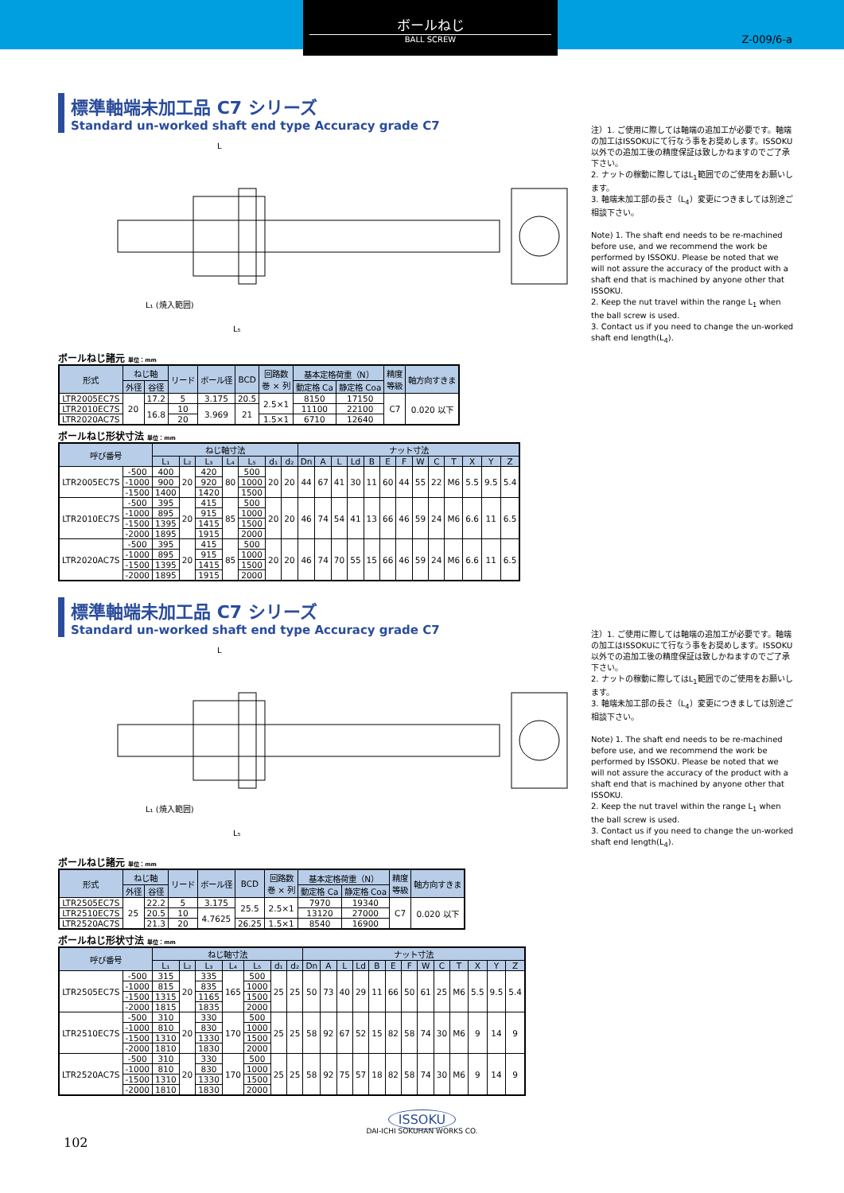ボールねじ
BALL SCREW
Z-009/6-a
標準軸端未加工品 C7 シリーズ
Standard un-worked shaft end type Accuracy grade C7
L₅
L₁ (焼入範囲)
L
注）1. ご使用に際しては軸端の追加工が必要です。軸端の加工はISSOKUにて行なう事をお奨めします。ISSOKU以外での追加工後の精度保証は致しかねますのでご了承下さい。
2. ナットの稼動に際してはL<sub>1</sub>範囲でのご使用をお願いします。
3. 軸端未加工部の長さ（L<sub>4</sub>）変更につきましては別途ご相談下さい。
Note) 1. The shaft end needs to be re-machined before use, and we recommend the work be performed by ISSOKU. Please be noted that we will not assure the accuracy of the product with a shaft end that is machined by anyone other that ISSOKU.
2. Keep the nut travel within the range L<sub>1</sub> when the ball screw is used.
3. Contact us if you need to change the un-worked shaft end length(L<sub>4</sub>).
ボールねじ諸元 単位：mm
| 形式 | ねじ軸 | | リード | ボール径 | BCD | 回路数 巻 × 列 | 基本定格荷重（N） | | 精度 等級 | 軸方向すきま |
| --- | --- | --- | --- | --- | --- | --- | --- | --- | --- | --- |
| | 外径 | 谷径 | | | | | 動定格 Ca | 静定格 Coa | | |
| LTR2005EC7S | 20 | 17.2 | 5 | 3.175 | 20.5 | 2.5×1 | 8150 | 17150 | C7 | 0.020 以下 |
| LTR2010EC7S | | 16.8 | 10 | 3.969 | 21 | | 11100 | 22100 | | |
| LTR2020AC7S | | | 20 | | | 1.5×1 | 6710 | 12640 | | |
ボールねじ形状寸法 単位：mm
| 呼び番号 | | ねじ軸寸法 | | | | | | | ナット寸法 | | | | | | | | | | | | |
| --- | --- | --- | --- | --- | --- | --- | --- | --- | --- | --- | --- | --- | --- | --- | --- | --- | --- | --- | --- | --- | --- |
| | | L₁ | L₂ | L₃ | L₄ | L₅ | d₁ | d₂ | Dn | A | L | Ld | B | E | F | W | C | T | X | Y | Z |
| LTR2005EC7S | -500 | 400 | 20 | 420 | 80 | 500 | 20 | 20 | 44 | 67 | 41 | 30 | 11 | 60 | 44 | 55 | 22 | M6 | 5.5 | 9.5 | 5.4 |
| | -1000 | 900 | | 920 | | 1000 | | | | | | | | | | | | | | | |
| | -1500 | 1400 | | 1420 | | 1500 | | | | | | | | | | | | | | | |
| LTR2010EC7S | -500 | 395 | 20 | 415 | 85 | 500 | 20 | 20 | 46 | 74 | 54 | 41 | 13 | 66 | 46 | 59 | 24 | M6 | 6.6 | 11 | 6.5 |
| | -1000 | 895 | | 915 | | 1000 | | | | | | | | | | | | | | | |
| | -1500 | 1395 | | 1415 | | 1500 | | | | | | | | | | | | | | | |
| | -2000 | 1895 | | 1915 | | 2000 | | | | | | | | | | | | | | | |
| LTR2020AC7S | -500 | 395 | 20 | 415 | 85 | 500 | 20 | 20 | 46 | 74 | 70 | 55 | 15 | 66 | 46 | 59 | 24 | M6 | 6.6 | 11 | 6.5 |
| | -1000 | 895 | | 915 | | 1000 | | | | | | | | | | | | | | | |
| | -1500 | 1395 | | 1415 | | 1500 | | | | | | | | | | | | | | | |
| | -2000 | 1895 | | 1915 | | 2000 | | | | | | | | | | | | | | | |
標準軸端未加工品 C7 シリーズ
Standard un-worked shaft end type Accuracy grade C7
L₅
L₁ (焼入範囲)
L
注）1. ご使用に際しては軸端の追加工が必要です。軸端の加工はISSOKUにて行なう事をお奨めします。ISSOKU以外での追加工後の精度保証は致しかねますのでご了承下さい。
2. ナットの稼動に際してはL<sub>1</sub>範囲でのご使用をお願いします。
3. 軸端未加工部の長さ（L<sub>4</sub>）変更につきましては別途ご相談下さい。
Note) 1. The shaft end needs to be re-machined before use, and we recommend the work be performed by ISSOKU. Please be noted that we will not assure the accuracy of the product with a shaft end that is machined by anyone other that ISSOKU.
2. Keep the nut travel within the range L<sub>1</sub> when the ball screw is used.
3. Contact us if you need to change the un-worked shaft end length(L<sub>4</sub>).
ボールねじ諸元 単位：mm
| 形式 | ねじ軸 | | リード | ボール径 | BCD | 回路数 巻 × 列 | 基本定格荷重（N） | | 精度 等級 | 軸方向すきま |
| --- | --- | --- | --- | --- | --- | --- | --- | --- | --- | --- |
| | 外径 | 谷径 | | | | | 動定格 Ca | 静定格 Coa | | |
| LTR2505EC7S | 25 | 22.2 | 5 | 3.175 | 25.5 | 2.5×1 | 7970 | 19340 | C7 | 0.020 以下 |
| LTR2510EC7S | | 20.5 | 10 | 4.7625 | | | 13120 | 27000 | | |
| LTR2520AC7S | | 21.3 | 20 | | 26.25 | 1.5×1 | 8540 | 16900 | | |
ボールねじ形状寸法 単位：mm
| 呼び番号 | | ねじ軸寸法 | | | | | | | ナット寸法 | | | | | | | | | | | | |
| --- | --- | --- | --- | --- | --- | --- | --- | --- | --- | --- | --- | --- | --- | --- | --- | --- | --- | --- | --- | --- | --- |
| | | L₁ | L₂ | L₃ | L₄ | L₅ | d₁ | d₂ | Dn | A | L | Ld | B | E | F | W | C | T | X | Y | Z |
| LTR2505EC7S | -500 | 315 | 20 | 335 | 165 | 500 | 25 | 25 | 50 | 73 | 40 | 29 | 11 | 66 | 50 | 61 | 25 | M6 | 5.5 | 9.5 | 5.4 |
| | -1000 | 815 | | 835 | | 1000 | | | | | | | | | | | | | | | |
| | -1500 | 1315 | | 1165 | | 1500 | | | | | | | | | | | | | | | |
| | -2000 | 1815 | | 1835 | | 2000 | | | | | | | | | | | | | | | |
| LTR2510EC7S | -500 | 310 | 20 | 330 | 170 | 500 | 25 | 25 | 58 | 92 | 67 | 52 | 15 | 82 | 58 | 74 | 30 | M6 | 9 | 14 | 9 |
| | -1000 | 810 | | 830 | | 1000 | | | | | | | | | | | | | | | |
| | -1500 | 1310 | | 1330 | | 1500 | | | | | | | | | | | | | | | |
| | -2000 | 1810 | | 1830 | | 2000 | | | | | | | | | | | | | | | |
| LTR2520AC7S | -500 | 310 | 20 | 330 | 170 | 500 | 25 | 25 | 58 | 92 | 75 | 57 | 18 | 82 | 58 | 74 | 30 | M6 | 9 | 14 | 9 |
| | -1000 | 810 | | 830 | | 1000 | | | | | | | | | | | | | | | |
| | -1500 | 1310 | | 1330 | | 1500 | | | | | | | | | | | | | | | |
| | -2000 | 1810 | | 1830 | | 2000 | | | | | | | | | | | | | | | |
ISSOKU
DAI-ICHI SOKUHAN WORKS CO.
102